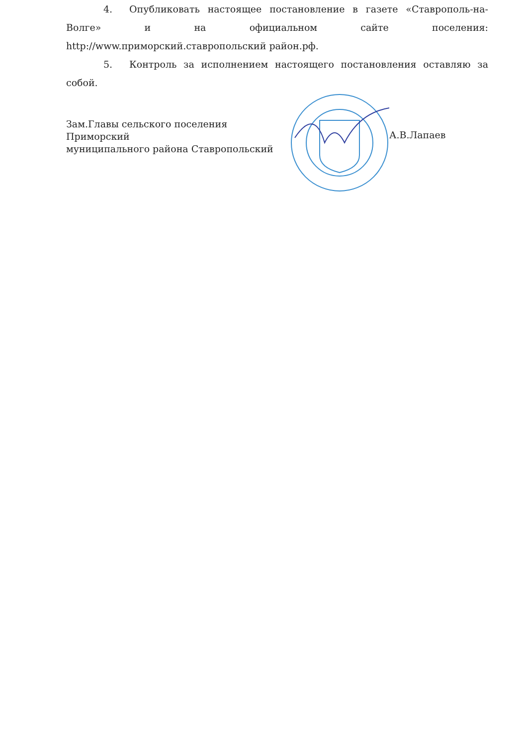4. Опубликовать настоящее постановление в газете «Ставрополь-на-Волге» и на официальном сайте поселения: http://www.приморский.ставропольский район.рф.
5. Контроль за исполнением настоящего постановления оставляю за собой.
Зам.Главы сельского поселения Приморский
муниципального района Ставропольский
А.В.Лапаев